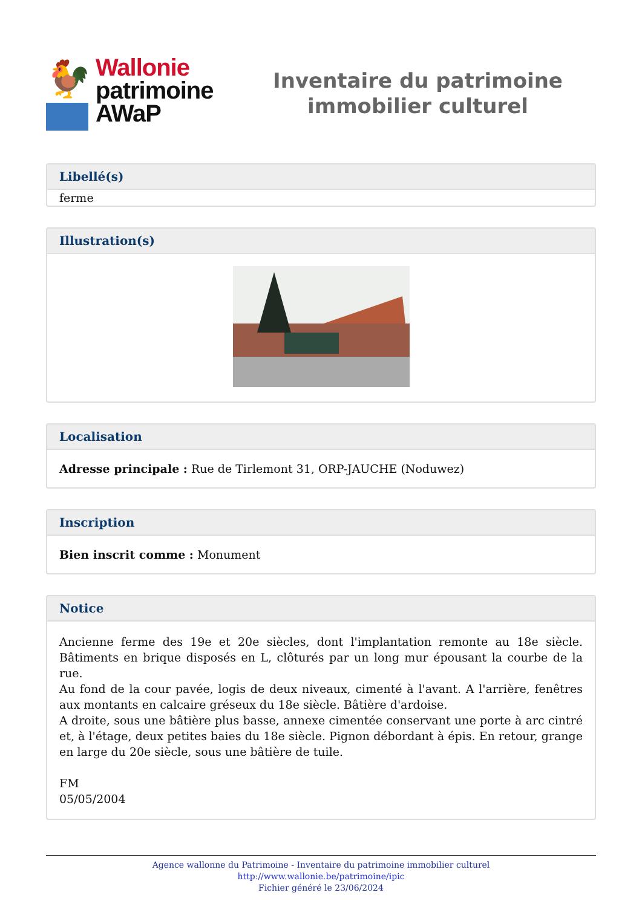🐓
Wallonie
patrimoine
AWaP
Inventaire du patrimoine
immobilier culturel
Libellé(s)
ferme
Illustration(s)
Localisation
Adresse principale : Rue de Tirlemont 31, ORP-JAUCHE (Noduwez)
Inscription
Bien inscrit comme : Monument
Notice
Ancienne ferme des 19e et 20e siècles, dont l'implantation remonte au 18e siècle. Bâtiments en brique disposés en L, clôturés par un long mur épousant la courbe de la rue.
Au fond de la cour pavée, logis de deux niveaux, cimenté à l'avant. A l'arrière, fenêtres aux montants en calcaire gréseux du 18e siècle. Bâtière d'ardoise.
A droite, sous une bâtière plus basse, annexe cimentée conservant une porte à arc cintré et, à l'étage, deux petites baies du 18e siècle. Pignon débordant à épis. En retour, grange en large du 20e siècle, sous une bâtière de tuile.
FM
05/05/2004
Agence wallonne du Patrimoine - Inventaire du patrimoine immobilier culturel
http://www.wallonie.be/patrimoine/ipic
Fichier généré le 23/06/2024